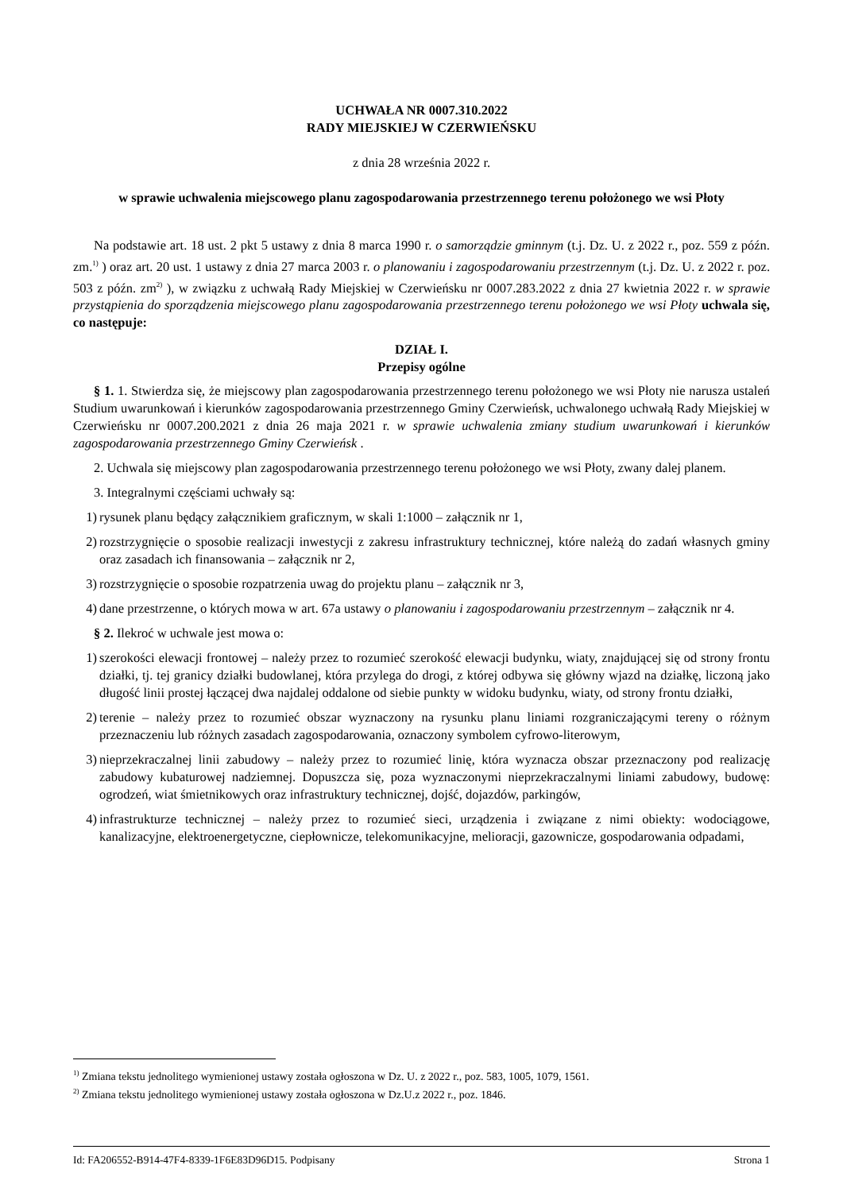UCHWAŁA NR 0007.310.2022
RADY MIEJSKIEJ W CZERWIEŃSKU
z dnia 28 września 2022 r.
w sprawie uchwalenia miejscowego planu zagospodarowania przestrzennego terenu położonego we wsi Płoty
Na podstawie art. 18 ust. 2 pkt 5 ustawy z dnia 8 marca 1990 r. o samorządzie gminnym (t.j. Dz. U. z 2022 r., poz. 559 z późn. zm.<sup>1)</sup> ) oraz art. 20 ust. 1 ustawy z dnia 27 marca 2003 r. o planowaniu i zagospodarowaniu przestrzennym (t.j. Dz. U. z 2022 r. poz. 503 z późn. zm<sup>2)</sup> ), w związku z uchwałą Rady Miejskiej w Czerwieńsku nr 0007.283.2022 z dnia 27 kwietnia 2022 r. w sprawie przystąpienia do sporządzenia miejscowego planu zagospodarowania przestrzennego terenu położonego we wsi Płoty uchwala się, co następuje:
DZIAŁ I.
Przepisy ogólne
§ 1. 1. Stwierdza się, że miejscowy plan zagospodarowania przestrzennego terenu położonego we wsi Płoty nie narusza ustaleń Studium uwarunkowań i kierunków zagospodarowania przestrzennego Gminy Czerwieńsk, uchwalonego uchwałą Rady Miejskiej w Czerwieńsku nr 0007.200.2021 z dnia 26 maja 2021 r. w sprawie uchwalenia zmiany studium uwarunkowań i kierunków zagospodarowania przestrzennego Gminy Czerwieńsk .
2. Uchwala się miejscowy plan zagospodarowania przestrzennego terenu położonego we wsi Płoty, zwany dalej planem.
3. Integralnymi częściami uchwały są:
1) rysunek planu będący załącznikiem graficznym, w skali 1:1000 – załącznik nr 1,
2) rozstrzygnięcie o sposobie realizacji inwestycji z zakresu infrastruktury technicznej, które należą do zadań własnych gminy oraz zasadach ich finansowania – załącznik nr 2,
3) rozstrzygnięcie o sposobie rozpatrzenia uwag do projektu planu – załącznik nr 3,
4) dane przestrzenne, o których mowa w art. 67a ustawy o planowaniu i zagospodarowaniu przestrzennym – załącznik nr 4.
§ 2. Ilekroć w uchwale jest mowa o:
1) szerokości elewacji frontowej – należy przez to rozumieć szerokość elewacji budynku, wiaty, znajdującej się od strony frontu działki, tj. tej granicy działki budowlanej, która przylega do drogi, z której odbywa się główny wjazd na działkę, liczoną jako długość linii prostej łączącej dwa najdalej oddalone od siebie punkty w widoku budynku, wiaty, od strony frontu działki,
2) terenie – należy przez to rozumieć obszar wyznaczony na rysunku planu liniami rozgraniczającymi tereny o różnym przeznaczeniu lub różnych zasadach zagospodarowania, oznaczony symbolem cyfrowo-literowym,
3) nieprzekraczalnej linii zabudowy – należy przez to rozumieć linię, która wyznacza obszar przeznaczony pod realizację zabudowy kubaturowej nadziemnej. Dopuszcza się, poza wyznaczonymi nieprzekraczalnymi liniami zabudowy, budowę: ogrodzeń, wiat śmietnikowych oraz infrastruktury technicznej, dojść, dojazdów, parkingów,
4) infrastrukturze technicznej – należy przez to rozumieć sieci, urządzenia i związane z nimi obiekty: wodociągowe, kanalizacyjne, elektroenergetyczne, ciepłownicze, telekomunikacyjne, melioracji, gazownicze, gospodarowania odpadami,
<sup>1)</sup> Zmiana tekstu jednolitego wymienionej ustawy została ogłoszona w Dz. U. z 2022 r., poz. 583, 1005, 1079, 1561.
<sup>2)</sup> Zmiana tekstu jednolitego wymienionej ustawy została ogłoszona w Dz.U.z 2022 r., poz. 1846.
Id: FA206552-B914-47F4-8339-1F6E83D96D15. Podpisany Strona 1